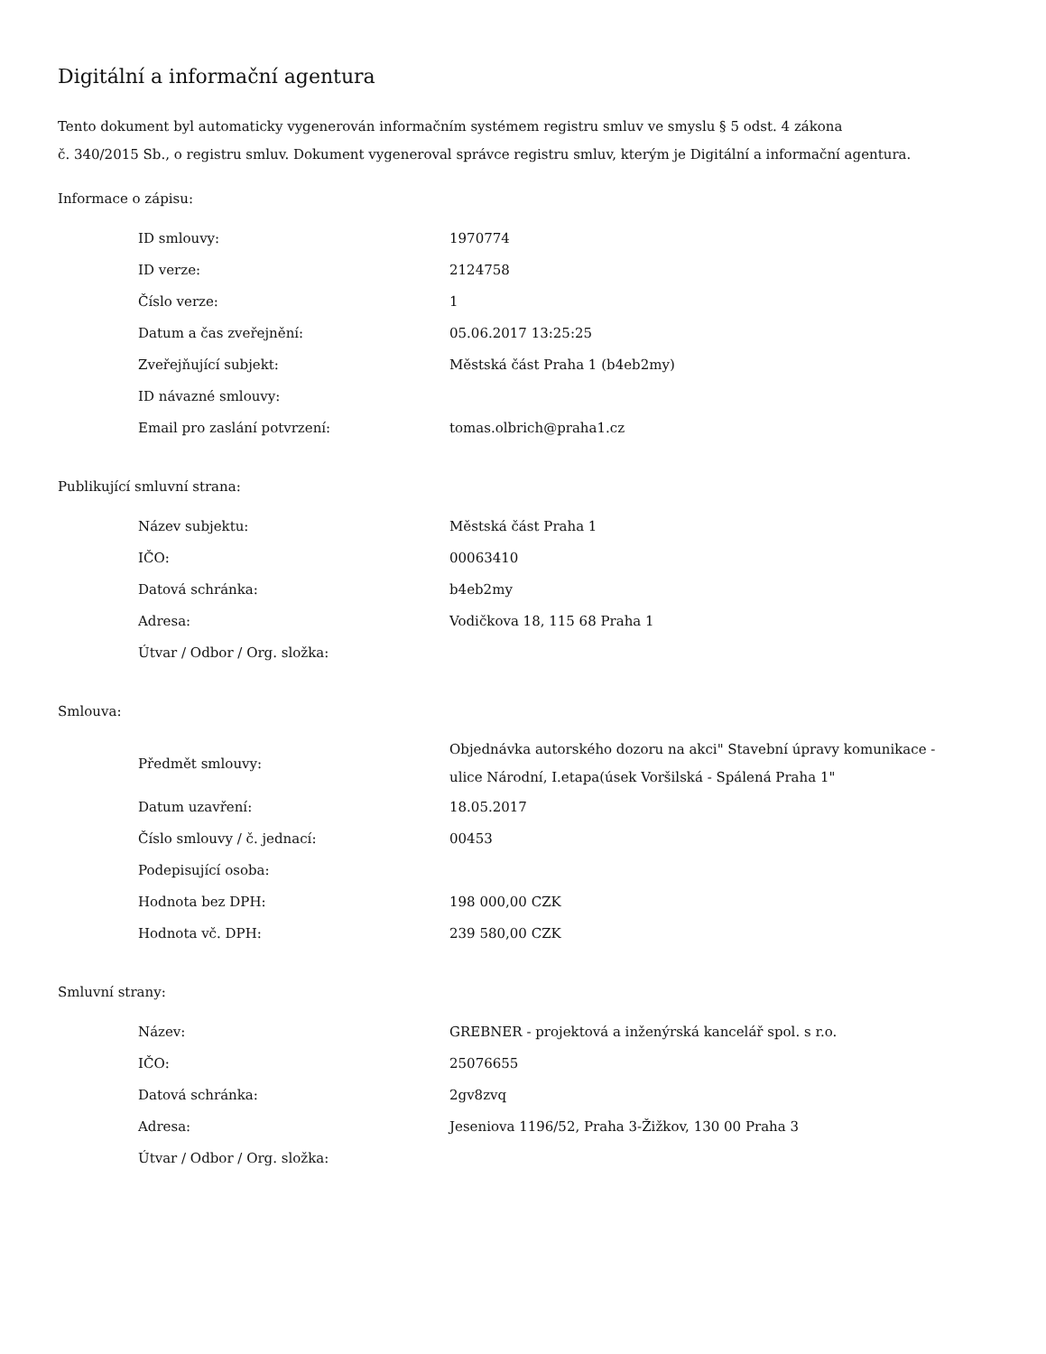Digitální a informační agentura
Tento dokument byl automaticky vygenerován informačním systémem registru smluv ve smyslu § 5 odst. 4 zákona
č. 340/2015 Sb., o registru smluv. Dokument vygeneroval správce registru smluv, kterým je Digitální a informační agentura.
Informace o zápisu:
| ID smlouvy: | 1970774 |
| ID verze: | 2124758 |
| Číslo verze: | 1 |
| Datum a čas zveřejnění: | 05.06.2017 13:25:25 |
| Zveřejňující subjekt: | Městská část Praha 1 (b4eb2my) |
| ID návazné smlouvy: | |
| Email pro zaslání potvrzení: | tomas.olbrich@praha1.cz |
Publikující smluvní strana:
| Název subjektu: | Městská část Praha 1 |
| IČO: | 00063410 |
| Datová schránka: | b4eb2my |
| Adresa: | Vodičkova 18, 115 68 Praha 1 |
| Útvar / Odbor / Org. složka: | |
Smlouva:
| Předmět smlouvy: | Objednávka autorského dozoru na akci" Stavební úpravy komunikace - ulice Národní, I.etapa(úsek Voršilská - Spálená Praha 1" |
| Datum uzavření: | 18.05.2017 |
| Číslo smlouvy / č. jednací: | 00453 |
| Podepisující osoba: | |
| Hodnota bez DPH: | 198 000,00 CZK |
| Hodnota vč. DPH: | 239 580,00 CZK |
Smluvní strany:
| Název: | GREBNER - projektová a inženýrská kancelář spol. s r.o. |
| IČO: | 25076655 |
| Datová schránka: | 2gv8zvq |
| Adresa: | Jeseniova 1196/52, Praha 3-Žižkov, 130 00 Praha 3 |
| Útvar / Odbor / Org. složka: | |